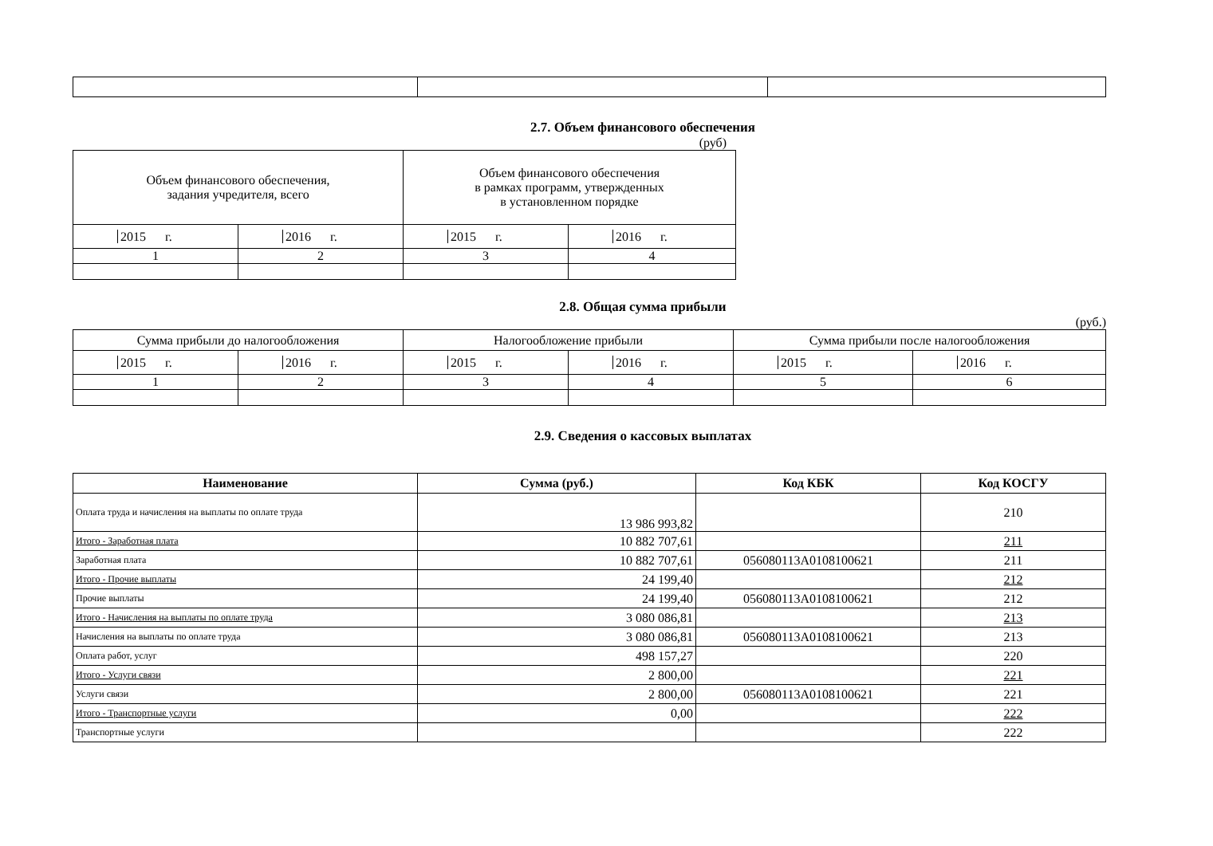2.7. Объем финансового обеспечения
(руб)
| Объем финансового обеспечения, задания учредителя, всего | | Объем финансового обеспечения в рамках программ, утвержденных в установленном порядке | |
| 2015 г. | 2016 г. | 2015 г. | 2016 г. |
| 1 | 2 | 3 | 4 |
2.8. Общая сумма прибыли
(руб.)
| Сумма прибыли до налогообложения | | Налогообложение прибыли | | Сумма прибыли после налогообложения | |
| 2015 г. | 2016 г. | 2015 г. | 2016 г. | 2015 г. | 2016 г. |
| 1 | 2 | 3 | 4 | 5 | 6 |
2.9. Сведения о кассовых выплатах
| Наименование | Сумма (руб.) | Код КБК | Код КОСГУ |
| --- | --- | --- | --- |
| Оплата труда и начисления на выплаты по оплате труда | 13 986 993,82 | | 210 |
| Итого - Заработная плата | 10 882 707,61 | | 211 |
| Заработная плата | 10 882 707,61 | 056080113A0108100621 | 211 |
| Итого - Прочие выплаты | 24 199,40 | | 212 |
| Прочие выплаты | 24 199,40 | 056080113A0108100621 | 212 |
| Итого - Начисления на выплаты по оплате труда | 3 080 086,81 | | 213 |
| Начисления на выплаты по оплате труда | 3 080 086,81 | 056080113A0108100621 | 213 |
| Оплата работ, услуг | 498 157,27 | | 220 |
| Итого - Услуги связи | 2 800,00 | | 221 |
| Услуги связи | 2 800,00 | 056080113A0108100621 | 221 |
| Итого - Транспортные услуги | 0,00 | | 222 |
| Транспортные услуги | | | 222 |